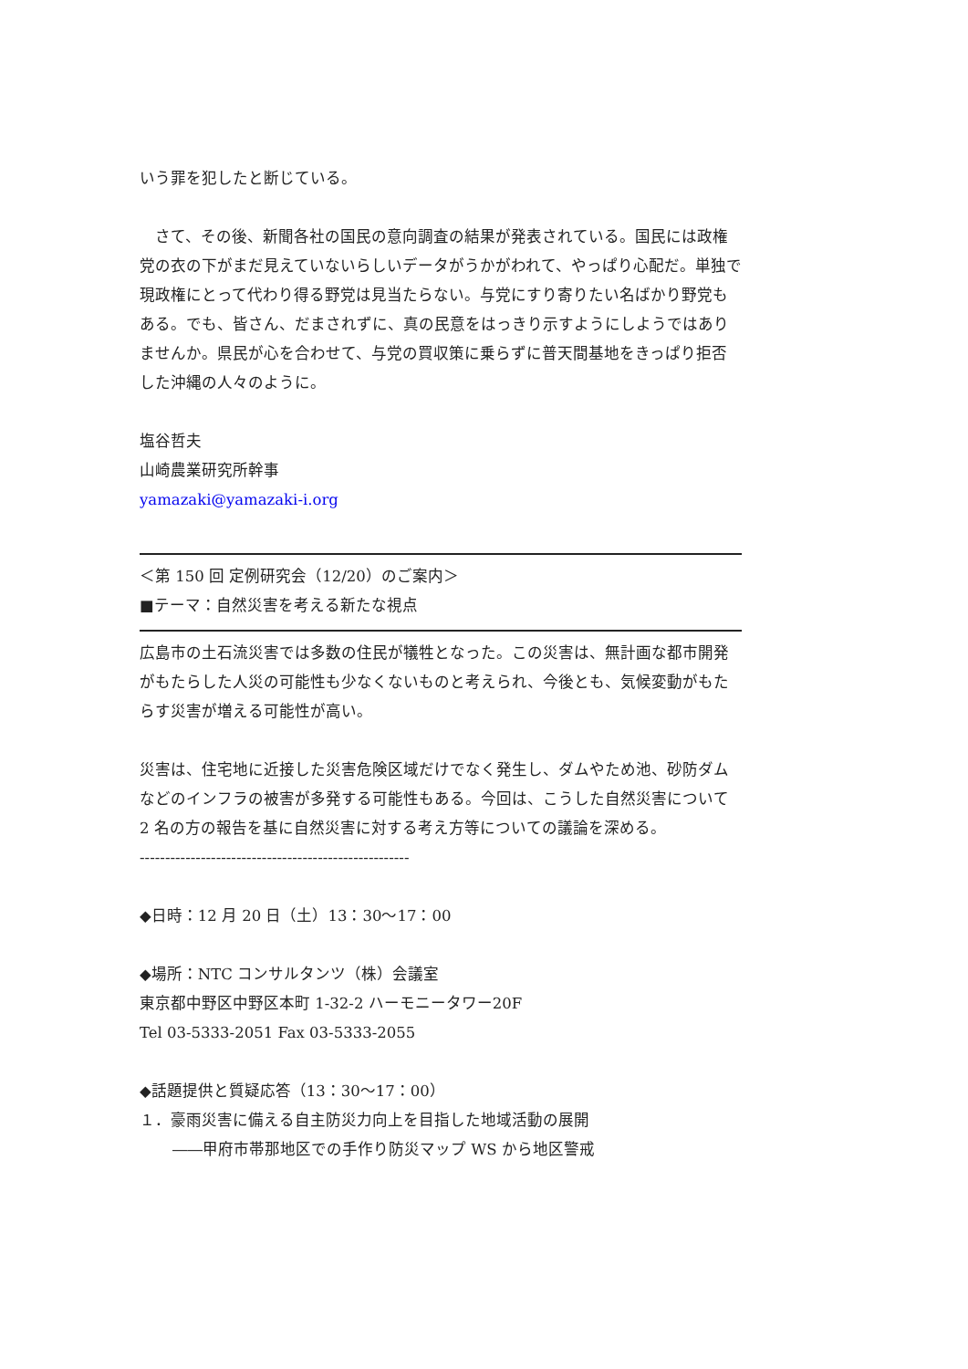いう罪を犯したと断じている。
　さて、その後、新聞各社の国民の意向調査の結果が発表されている。国民には政権党の衣の下がまだ見えていないらしいデータがうかがわれて、やっぱり心配だ。単独で現政権にとって代わり得る野党は見当たらない。与党にすり寄りたい名ばかり野党もある。でも、皆さん、だまされずに、真の民意をはっきり示すようにしようではありませんか。県民が心を合わせて、与党の買収策に乗らずに普天間基地をきっぱり拒否した沖縄の人々のように。
塩谷哲夫
山崎農業研究所幹事
yamazaki@yamazaki-i.org
＜第 150 回 定例研究会（12/20）のご案内＞
■テーマ：自然災害を考える新たな視点
広島市の土石流災害では多数の住民が犠牲となった。この災害は、無計画な都市開発がもたらした人災の可能性も少なくないものと考えられ、今後とも、気候変動がもたらす災害が増える可能性が高い。
災害は、住宅地に近接した災害危険区域だけでなく発生し、ダムやため池、砂防ダムなどのインフラの被害が多発する可能性もある。今回は、こうした自然災害について 2 名の方の報告を基に自然災害に対する考え方等についての議論を深める。
-----------------------------------------------------
◆日時：12 月 20 日（土）13：30～17：00
◆場所：NTC コンサルタンツ（株）会議室
東京都中野区中野区本町 1-32-2 ハーモニータワー20F
Tel 03-5333-2051 Fax 03-5333-2055
◆話題提供と質疑応答（13：30～17：00）
１．豪雨災害に備える自主防災力向上を目指した地域活動の展開
――甲府市帯那地区での手作り防災マップ WS から地区警戒